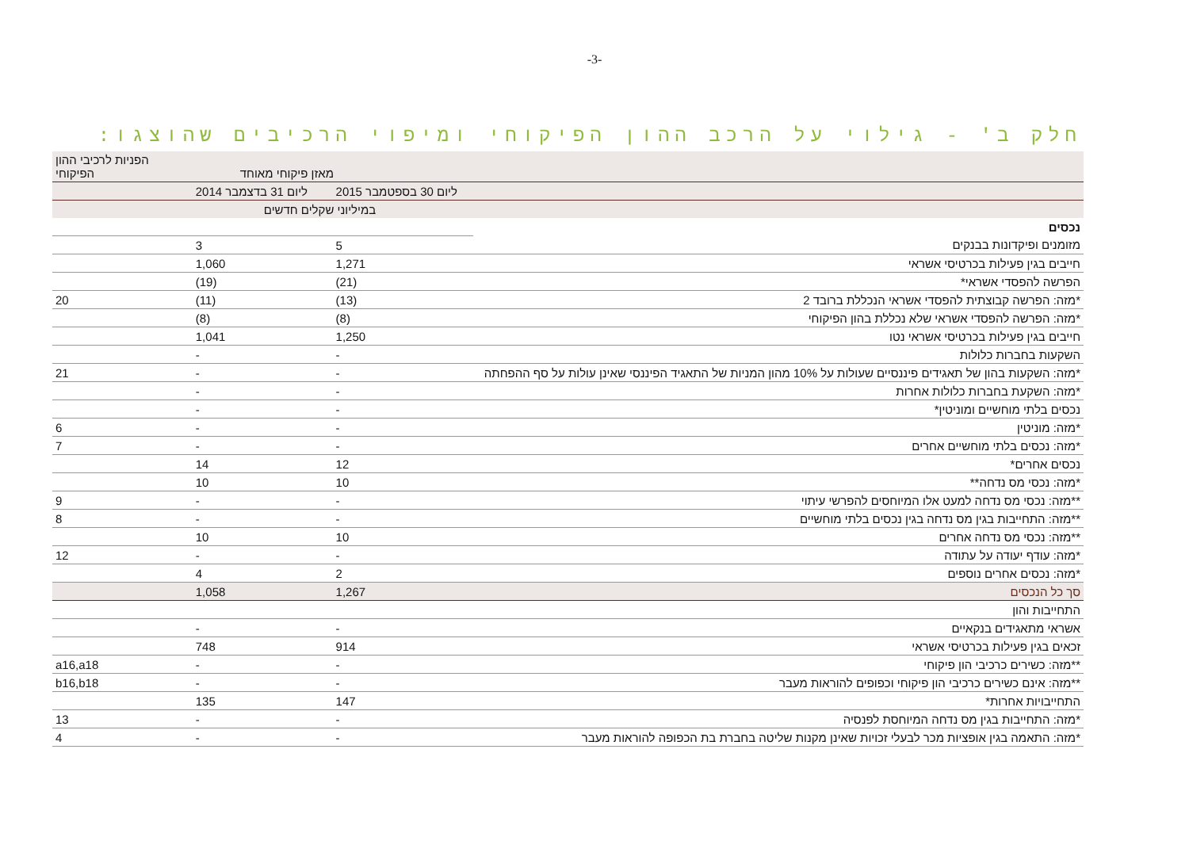-3-
חלק ב' - גילוי על הרכב ההון הפיקוחי ומיפוי הרכיבים שהוצגו:
| | מאזן פיקוחי מאוחד | | הפניות לרכיבי ההון הפיקוחי |
| --- | --- | --- | --- |
| | ליום 30 בספטמבר 2015 | ליום 31 בדצמבר 2014 | |
| | במיליוני שקלים חדשים | | |
| נכסים | | | |
| מזומנים ופיקדונות בבנקים | 5 | 3 | |
| חייבים בגין פעילות בכרטיסי אשראי | 1,271 | 1,060 | |
| הפרשה להפסדי אשראי* | (21) | (19) | |
| *מזה: הפרשה קבוצתית להפסדי אשראי הנכללת ברובד 2 | (13) | (11) | 20 |
| *מזה: הפרשה להפסדי אשראי שלא נכללת בהון הפיקוחי | (8) | (8) | |
| חייבים בגין פעילות בכרטיסי אשראי נטו | 1,250 | 1,041 | |
| השקעות בחברות כלולות | - | - | |
| *מזה: השקעות בהון של תאגידים פיננסיים שעולות על 10% מהון המניות של התאגיד הפיננסי שאינן עולות על סף ההפחתה | - | - | 21 |
| *מזה: השקעת בחברות כלולות אחרות | - | - | |
| נכסים בלתי מוחשיים ומוניטין* | - | - | |
| *מזה: מוניטין | - | - | 6 |
| *מזה: נכסים בלתי מוחשיים אחרים | - | - | 7 |
| נכסים אחרים* | 12 | 14 | |
| *מזה: נכסי מס נדחה** | 10 | 10 | |
| **מזה: נכסי מס נדחה למעט אלו המיוחסים להפרשי עיתוי | - | - | 9 |
| **מזה: התחייבות בגין מס נדחה בגין נכסים בלתי מוחשיים | - | - | 8 |
| **מזה: נכסי מס נדחה אחרים | 10 | 10 | |
| *מזה: עודף יעודה על עתודה | - | - | 12 |
| *מזה: נכסים אחרים נוספים | 2 | 4 | |
| סך כל הנכסים | 1,267 | 1,058 | |
| התחייבות והון | | | |
| אשראי מתאגידים בנקאיים | - | - | |
| זכאים בגין פעילות בכרטיסי אשראי | 914 | 748 | |
| **מזה: כשירים כרכיבי הון פיקוחי | - | - | a16,a18 |
| **מזה: אינם כשירים כרכיבי הון פיקוחי וכפופים להוראות מעבר | - | - | b16,b18 |
| התחייבויות אחרות* | 147 | 135 | |
| *מזה: התחייבות בגין מס נדחה המיוחסת לפנסיה | - | - | 13 |
| *מזה: התאמה בגין אופציות מכר לבעלי זכויות שאינן מקנות שליטה בחברת בת הכפופה להוראות מעבר | - | - | 4 |